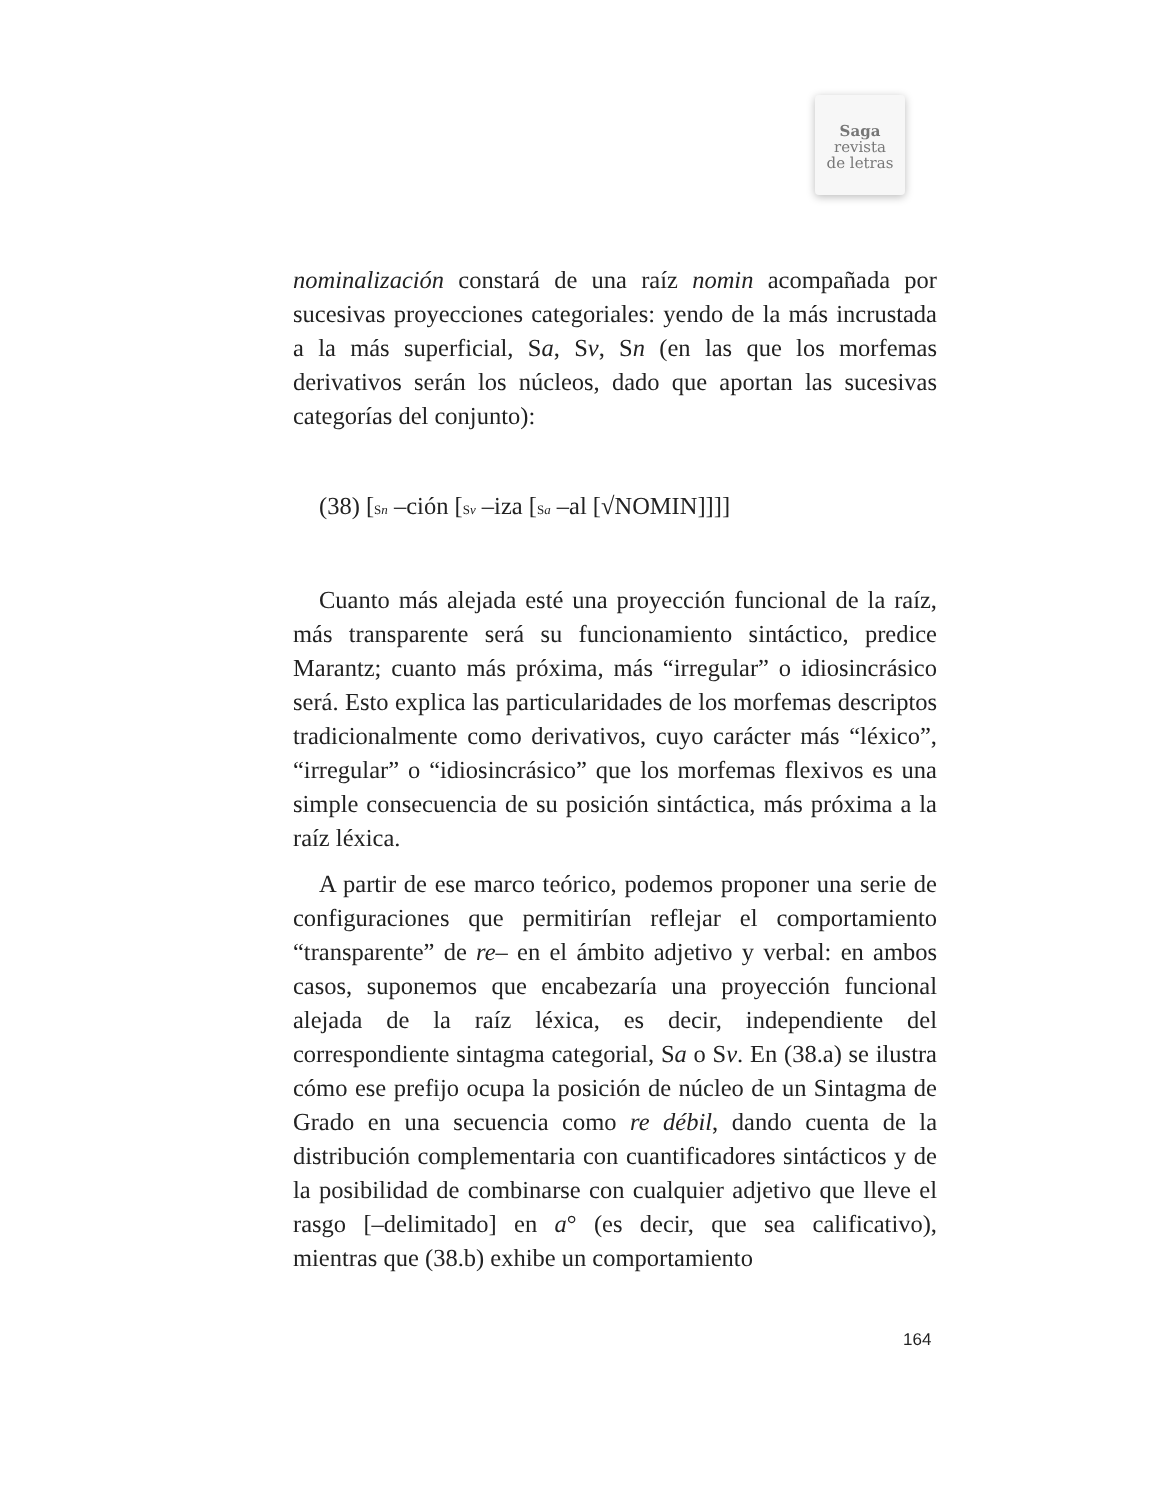Saga
revista
de letras
nominalización constará de una raíz nomin acompañada por sucesivas proyecciones categoriales: yendo de la más incrustada a la más superficial, Sa, Sv, Sn (en las que los morfemas derivativos serán los núcleos, dado que aportan las sucesivas categorías del conjunto):
(38) [Sn –ción [Sv –iza [Sa –al [√NOMIN]]]]
Cuanto más alejada esté una proyección funcional de la raíz, más transparente será su funcionamiento sintáctico, predice Marantz; cuanto más próxima, más “irregular” o idiosincrásico será. Esto explica las particularidades de los morfemas descriptos tradicionalmente como derivativos, cuyo carácter más “léxico”, “irregular” o “idiosincrásico” que los morfemas flexivos es una simple consecuencia de su posición sintáctica, más próxima a la raíz léxica.
A partir de ese marco teórico, podemos proponer una serie de configuraciones que permitirían reflejar el comportamiento “transparente” de re– en el ámbito adjetivo y verbal: en ambos casos, suponemos que encabezaría una proyección funcional alejada de la raíz léxica, es decir, independiente del correspondiente sintagma categorial, Sa o Sv. En (38.a) se ilustra cómo ese prefijo ocupa la posición de núcleo de un Sintagma de Grado en una secuencia como re débil, dando cuenta de la distribución complementaria con cuantificadores sintácticos y de la posibilidad de combinarse con cualquier adjetivo que lleve el rasgo [–delimitado] en a° (es decir, que sea calificativo), mientras que (38.b) exhibe un comportamiento
164